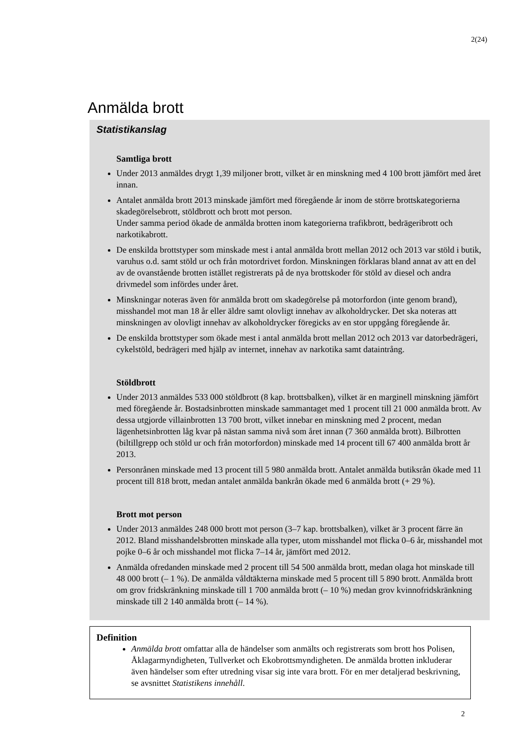2(24)
Anmälda brott
Statistikanslag
Samtliga brott
Under 2013 anmäldes drygt 1,39 miljoner brott, vilket är en minskning med 4 100 brott jämfört med året innan.
Antalet anmälda brott 2013 minskade jämfört med föregående år inom de större brottskategorierna skadegörelsebrott, stöldbrott och brott mot person.
Under samma period ökade de anmälda brotten inom kategorierna trafikbrott, bedrägeribrott och narkotikabrott.
De enskilda brottstyper som minskade mest i antal anmälda brott mellan 2012 och 2013 var stöld i butik, varuhus o.d. samt stöld ur och från motordrivet fordon. Minskningen förklaras bland annat av att en del av de ovanstående brotten istället registrerats på de nya brottskoder för stöld av diesel och andra drivmedel som infördes under året.
Minskningar noteras även för anmälda brott om skadegörelse på motorfordon (inte genom brand), misshandel mot man 18 år eller äldre samt olovligt innehav av alkoholdrycker. Det ska noteras att minskningen av olovligt innehav av alkoholdrycker föregicks av en stor uppgång föregående år.
De enskilda brottstyper som ökade mest i antal anmälda brott mellan 2012 och 2013 var datorbedrägeri, cykelstöld, bedrägeri med hjälp av internet, innehav av narkotika samt dataintrång.
Stöldbrott
Under 2013 anmäldes 533 000 stöldbrott (8 kap. brottsbalken), vilket är en marginell minskning jämfört med föregående år. Bostadsinbrotten minskade sammantaget med 1 procent till 21 000 anmälda brott. Av dessa utgjorde villainbrotten 13 700 brott, vilket innebar en minskning med 2 procent, medan lägenhetsinbrotten låg kvar på nästan samma nivå som året innan (7 360 anmälda brott). Bilbrotten (biltillgrepp och stöld ur och från motorfordon) minskade med 14 procent till 67 400 anmälda brott år 2013.
Personrånen minskade med 13 procent till 5 980 anmälda brott. Antalet anmälda butiksrån ökade med 11 procent till 818 brott, medan antalet anmälda bankrån ökade med 6 anmälda brott (+ 29 %).
Brott mot person
Under 2013 anmäldes 248 000 brott mot person (3–7 kap. brottsbalken), vilket är 3 procent färre än 2012. Bland misshandelsbrotten minskade alla typer, utom misshandel mot flicka 0–6 år, misshandel mot pojke 0–6 år och misshandel mot flicka 7–14 år, jämfört med 2012.
Anmälda ofredanden minskade med 2 procent till 54 500 anmälda brott, medan olaga hot minskade till 48 000 brott (– 1 %). De anmälda våldtäkterna minskade med 5 procent till 5 890 brott. Anmälda brott om grov fridskränkning minskade till 1 700 anmälda brott (– 10 %) medan grov kvinnofridskränkning minskade till 2 140 anmälda brott (– 14 %).
Definition
Anmälda brott omfattar alla de händelser som anmälts och registrerats som brott hos Polisen, Åklagarmyndigheten, Tullverket och Ekobrottsmyndigheten. De anmälda brotten inkluderar även händelser som efter utredning visar sig inte vara brott. För en mer detaljerad beskrivning, se avsnittet Statistikens innehåll.
2